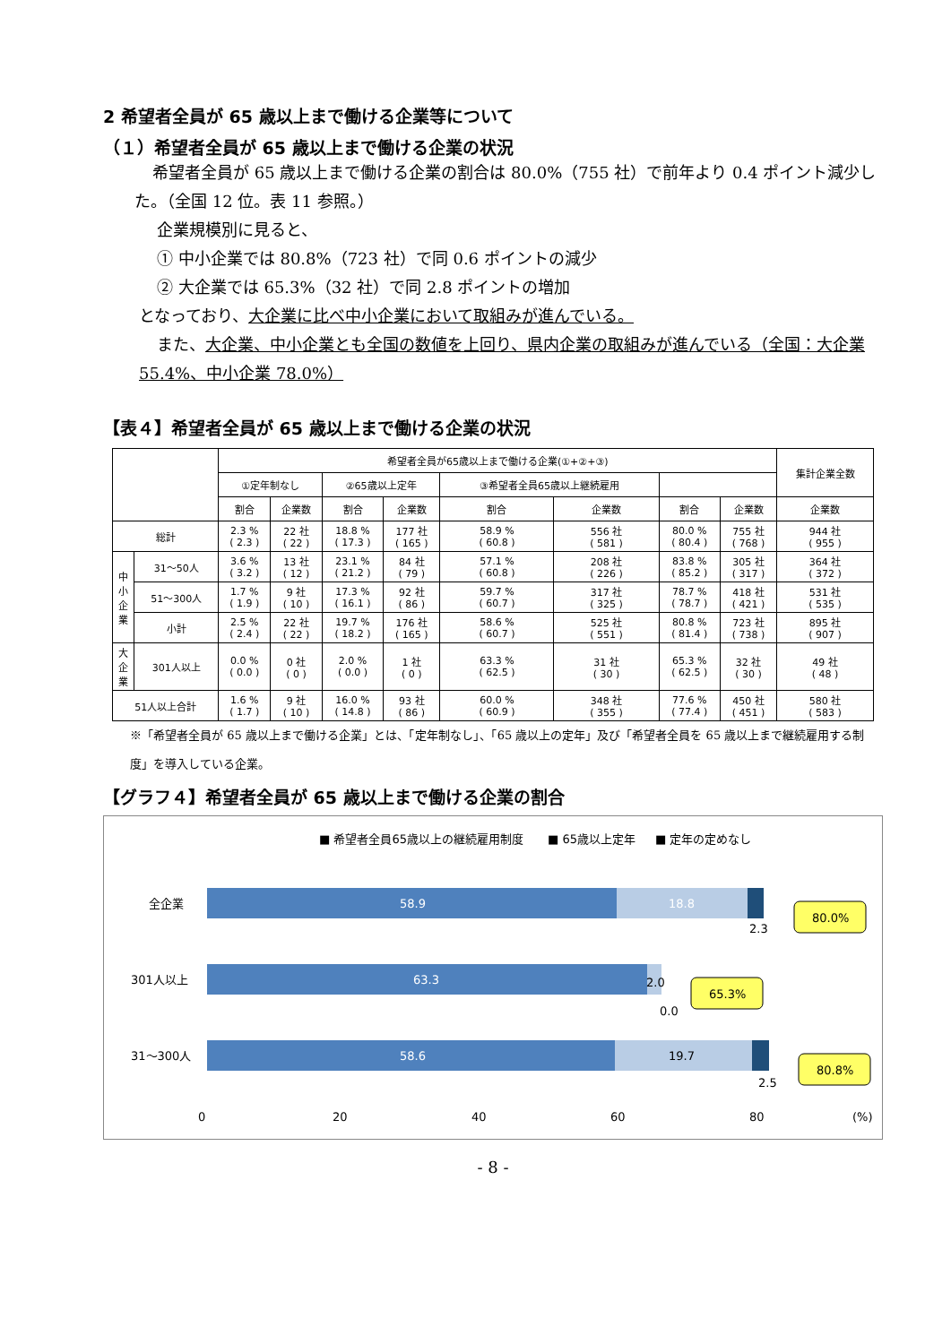2 希望者全員が 65 歳以上まで働ける企業等について
（１）希望者全員が 65 歳以上まで働ける企業の状況
希望者全員が 65 歳以上まで働ける企業の割合は 80.0%（755 社）で前年より 0.4 ポイント減少した。（全国 12 位。表 11 参照。）
企業規模別に見ると、
① 中小企業では 80.8%（723 社）で同 0.6 ポイントの減少
② 大企業では 65.3%（32 社）で同 2.8 ポイントの増加
となっており、大企業に比べ中小企業において取組みが進んでいる。
また、大企業、中小企業とも全国の数値を上回り、県内企業の取組みが進んでいる（全国：大企業 55.4%、中小企業 78.0%）
【表４】希望者全員が 65 歳以上まで働ける企業の状況
| | | 希望者全員が65歳以上まで働ける企業(①+②+③) | | | | | | | | 集計企業全数 |
| --- | --- | --- | --- | --- | --- | --- | --- | --- | --- | --- |
| | | ①定年制なし | | ②65歳以上定年 | | ③希望者全員65歳以上継続雇用 | | | | |
| | | 割合 | 企業数 | 割合 | 企業数 | 割合 | 企業数 | 割合 | 企業数 | 企業数 |
| 総計 | | 2.3 % ( 2.3 ) | 22 社 ( 22 ) | 18.8 % ( 17.3 ) | 177 社 ( 165 ) | 58.9 % ( 60.8 ) | 556 社 ( 581 ) | 80.0 % ( 80.4 ) | 755 社 ( 768 ) | 944 社 ( 955 ) |
| 中 小 企 業 | 31～50人 | 3.6 % ( 3.2 ) | 13 社 ( 12 ) | 23.1 % ( 21.2 ) | 84 社 ( 79 ) | 57.1 % ( 60.8 ) | 208 社 ( 226 ) | 83.8 % ( 85.2 ) | 305 社 ( 317 ) | 364 社 ( 372 ) |
| | 51～300人 | 1.7 % ( 1.9 ) | 9 社 ( 10 ) | 17.3 % ( 16.1 ) | 92 社 ( 86 ) | 59.7 % ( 60.7 ) | 317 社 ( 325 ) | 78.7 % ( 78.7 ) | 418 社 ( 421 ) | 531 社 ( 535 ) |
| | 小計 | 2.5 % ( 2.4 ) | 22 社 ( 22 ) | 19.7 % ( 18.2 ) | 176 社 ( 165 ) | 58.6 % ( 60.7 ) | 525 社 ( 551 ) | 80.8 % ( 81.4 ) | 723 社 ( 738 ) | 895 社 ( 907 ) |
| 大 企 業 | 301人以上 | 0.0 % ( 0.0 ) | 0 社 ( 0 ) | 2.0 % ( 0.0 ) | 1 社 ( 0 ) | 63.3 % ( 62.5 ) | 31 社 ( 30 ) | 65.3 % ( 62.5 ) | 32 社 ( 30 ) | 49 社 ( 48 ) |
| 51人以上合計 | | 1.6 % ( 1.7 ) | 9 社 ( 10 ) | 16.0 % ( 14.8 ) | 93 社 ( 86 ) | 60.0 % ( 60.9 ) | 348 社 ( 355 ) | 77.6 % ( 77.4 ) | 450 社 ( 451 ) | 580 社 ( 583 ) |
※「希望者全員が 65 歳以上まで働ける企業」とは、「定年制なし」、「65 歳以上の定年」及び「希望者全員を 65 歳以上まで継続雇用する制度」を導入している企業。
【グラフ４】希望者全員が 65 歳以上まで働ける企業の割合
■ 希望者全員65歳以上の継続雇用制度
■ 65歳以上定年
■ 定年の定めなし
58.9
18.8
63.3
58.6
19.7
2.3
2.0
0.0
2.5
全企業
301人以上
31〜300人
80.0%
65.3%
80.8%
0
20
40
60
80
(%)
- 8 -